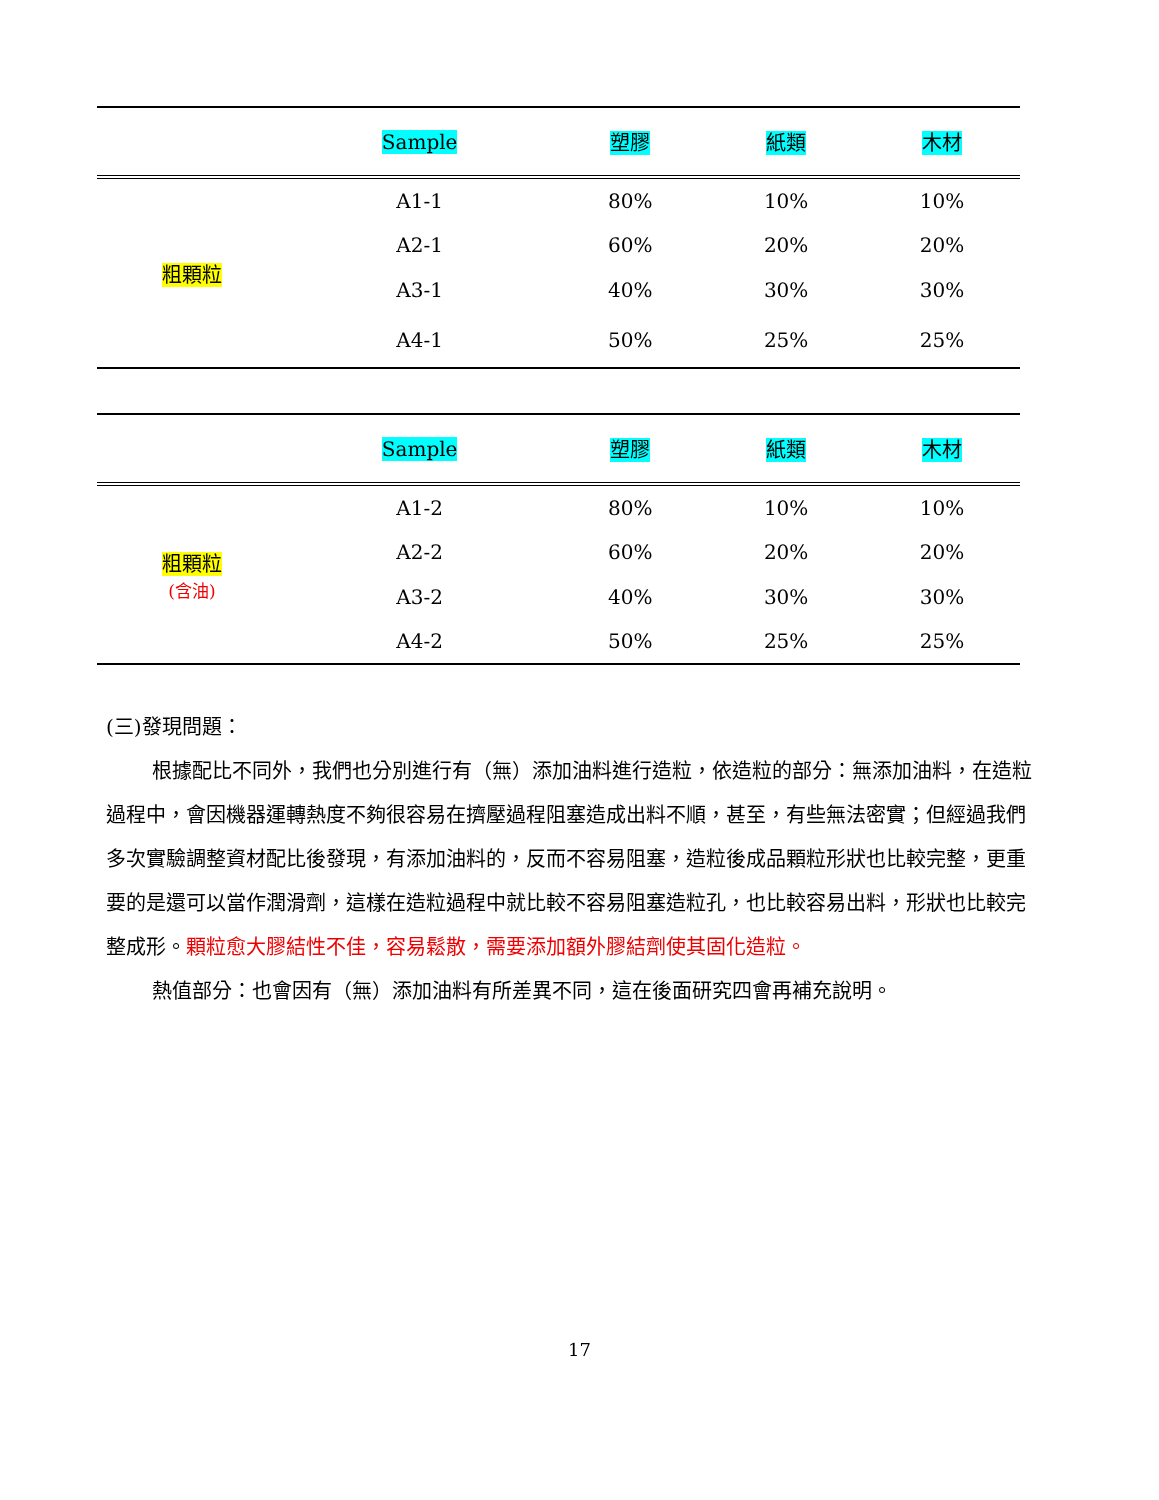| | Sample | 塑膠 | 紙類 | 木材 |
| --- | --- | --- | --- | --- |
| 粗顆粒 | A1-1 | 80% | 10% | 10% |
| | A2-1 | 60% | 20% | 20% |
| | A3-1 | 40% | 30% | 30% |
| | A4-1 | 50% | 25% | 25% |
| | Sample | 塑膠 | 紙類 | 木材 |
| --- | --- | --- | --- | --- |
| 粗顆粒 (含油) | A1-2 | 80% | 10% | 10% |
| | A2-2 | 60% | 20% | 20% |
| | A3-2 | 40% | 30% | 30% |
| | A4-2 | 50% | 25% | 25% |
(三)發現問題：
根據配比不同外，我們也分別進行有（無）添加油料進行造粒，依造粒的部分：無添加油料，在造粒過程中，會因機器運轉熱度不夠很容易在擠壓過程阻塞造成出料不順，甚至，有些無法密實；但經過我們多次實驗調整資材配比後發現，有添加油料的，反而不容易阻塞，造粒後成品顆粒形狀也比較完整，更重要的是還可以當作潤滑劑，這樣在造粒過程中就比較不容易阻塞造粒孔，也比較容易出料，形狀也比較完整成形。顆粒愈大膠結性不佳，容易鬆散，需要添加額外膠結劑使其固化造粒。
熱值部分：也會因有（無）添加油料有所差異不同，這在後面研究四會再補充說明。
17